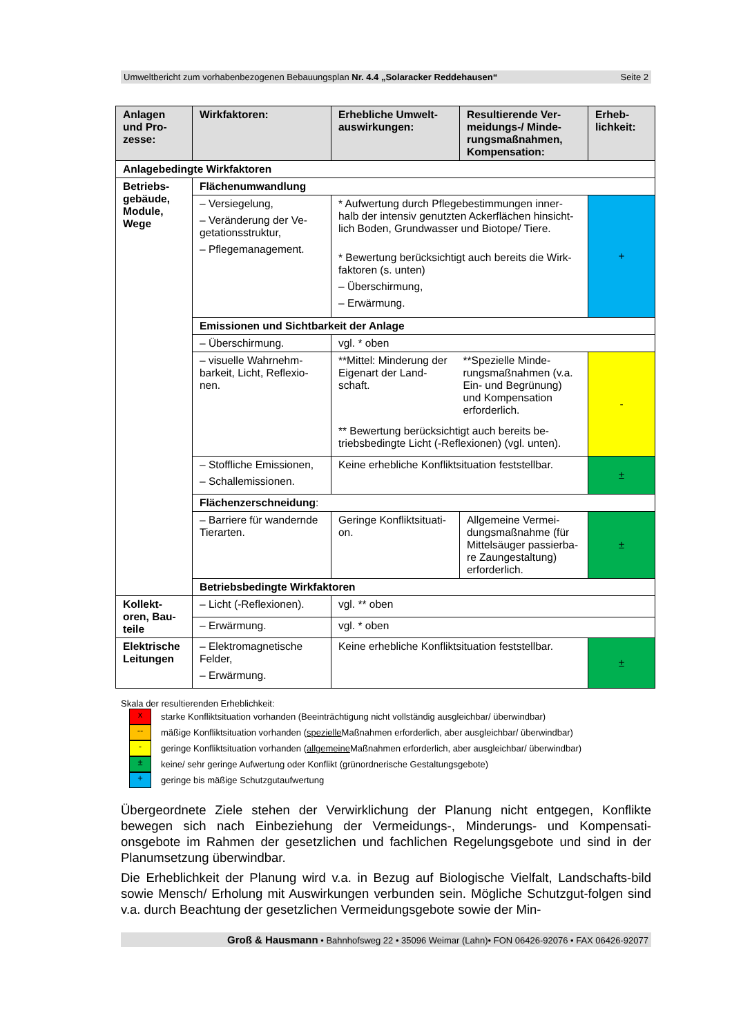Umweltbericht zum vorhabenbezogenen Bebauungsplan Nr. 4.4 „Solaracker Reddehausen“Seite 2
| Anlagen und Pro-zesse: | Wirkfaktoren: | Erhebliche Umwelt-auswirkungen: | Resultierende Ver-meidungs-/ Minde-rungsmaßnahmen, Kompensation: | Erheb-lichkeit: |
| --- | --- | --- | --- | --- |
| Anlagebedingte Wirkfaktoren | | | | |
| Betriebs-gebäude, Module, Wege | Flächenumwandlung | | | |
| | – Versiegelung, – Veränderung der Ve-getationsstruktur, – Pflegemanagement. | * Aufwertung durch Pflegebestimmungen inner-halb der intensiv genutzten Ackerflächen hinsicht-lich Boden, Grundwasser und Biotope/ Tiere. * Bewertung berücksichtigt auch bereits die Wirk-faktoren (s. unten) – Überschirmung, – Erwärmung. | | + |
| | Emissionen und Sichtbarkeit der Anlage | | | |
| | – Überschirmung. | vgl. * oben | | |
| | – visuelle Wahrnehm-barkeit, Licht, Reflexio-nen. | **Mittel: Minderung der Eigenart der Land-schaft. **Spezielle Minde-rungsmaßnahmen (v.a. Ein- und Begrünung) und Kompensation erforderlich. ** Bewertung berücksichtigt auch bereits be-triebsbedingte Licht (-Reflexionen) (vgl. unten). | | - |
| | – Stoffliche Emissionen, – Schallemissionen. | Keine erhebliche Konfliktsituation feststellbar. | | ± |
| | Flächenzerschneidung : | | | |
| | – Barriere für wandernde Tierarten. | Geringe Konfliktsituati-on. | Allgemeine Vermei-dungsmaßnahme (für Mittelsäuger passierba-re Zaungestaltung) erforderlich. | ± |
| | Betriebsbedingte Wirkfaktoren | | | |
| Kollekt-oren, Bau-teile | – Licht (-Reflexionen). | vgl. ** oben | | |
| | – Erwärmung. | vgl. * oben | | |
| Elektrische Leitungen | – Elektromagnetische Felder, – Erwärmung. | Keine erhebliche Konfliktsituation feststellbar. | | ± |
Skala der resultierenden Erheblichkeit:
x
starke Konfliktsituation vorhanden (Beeinträchtigung nicht vollständig ausgleichbar/ überwindbar)
--
mäßige Konfliktsituation vorhanden (spezielle Maßnahmen erforderlich, aber ausgleichbar/ überwindbar)
-
geringe Konfliktsituation vorhanden (allgemeine Maßnahmen erforderlich, aber ausgleichbar/ überwindbar)
±
keine/ sehr geringe Aufwertung oder Konflikt (grünordnerische Gestaltungsgebote)
+
geringe bis mäßige Schutzgutaufwertung
Übergeordnete Ziele stehen der Verwirklichung der Planung nicht entgegen, Konflikte bewegen sich nach Einbeziehung der Vermeidungs-, Minderungs- und Kompensati-onsgebote im Rahmen der gesetzlichen und fachlichen Regelungsgebote und sind in der Planumsetzung überwindbar.
Die Erheblichkeit der Planung wird v.a. in Bezug auf Biologische Vielfalt, Landschafts-bild sowie Mensch/ Erholung mit Auswirkungen verbunden sein. Mögliche Schutzgut-folgen sind v.a. durch Beachtung der gesetzlichen Vermeidungsgebote sowie der Min-
Groß & Hausmann • Bahnhofsweg 22 • 35096 Weimar (Lahn)• FON 06426-92076 • FAX 06426-92077